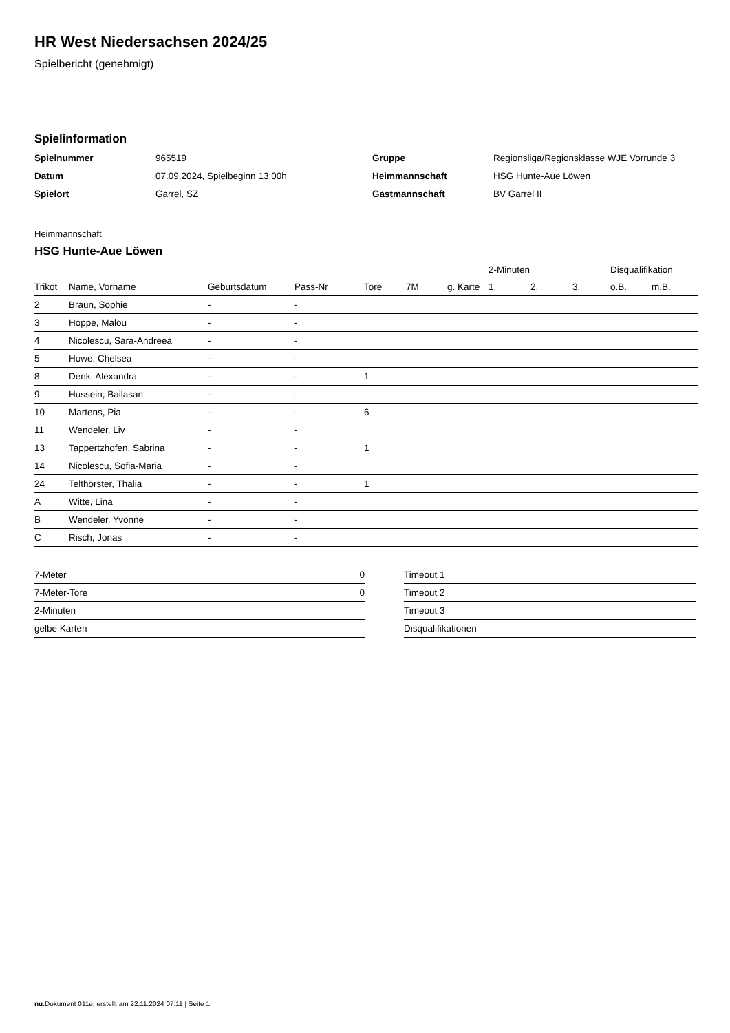HR West Niedersachsen 2024/25
Spielbericht (genehmigt)
Spielinformation
| Spielnummer | 965519 |
| Datum | 07.09.2024, Spielbeginn 13:00h |
| Spielort | Garrel, SZ |
| Gruppe | Regionsliga/Regionsklasse WJE Vorrunde 3 |
| Heimmannschaft | HSG Hunte-Aue Löwen |
| Gastmannschaft | BV Garrel II |
Heimmannschaft
HSG Hunte-Aue Löwen
| | | | | | | | 2-Minuten | | | Disqualifikation | |
| --- | --- | --- | --- | --- | --- | --- | --- | --- | --- | --- | --- |
| Trikot | Name, Vorname | Geburtsdatum | Pass-Nr | Tore | 7M | g. Karte | 1. | 2. | 3. | o.B. | m.B. |
| 2 | Braun, Sophie | - | - | | | | | | | | |
| 3 | Hoppe, Malou | - | - | | | | | | | | |
| 4 | Nicolescu, Sara-Andreea | - | - | | | | | | | | |
| 5 | Howe, Chelsea | - | - | | | | | | | | |
| 8 | Denk, Alexandra | - | - | 1 | | | | | | | |
| 9 | Hussein, Bailasan | - | - | | | | | | | | |
| 10 | Martens, Pia | - | - | 6 | | | | | | | |
| 11 | Wendeler, Liv | - | - | | | | | | | | |
| 13 | Tappertzhofen, Sabrina | - | - | 1 | | | | | | | |
| 14 | Nicolescu, Sofia-Maria | - | - | | | | | | | | |
| 24 | Telthörster, Thalia | - | - | 1 | | | | | | | |
| A | Witte, Lina | - | - | | | | | | | | |
| B | Wendeler, Yvonne | - | - | | | | | | | | |
| C | Risch, Jonas | - | - | | | | | | | | |
| 7-Meter | 0 |
| 7-Meter-Tore | 0 |
| 2-Minuten | |
| gelbe Karten | |
| Timeout 1 |
| Timeout 2 |
| Timeout 3 |
| Disqualifikationen |
nu.Dokument 011e, erstellt am 22.11.2024 07:11 | Seite 1